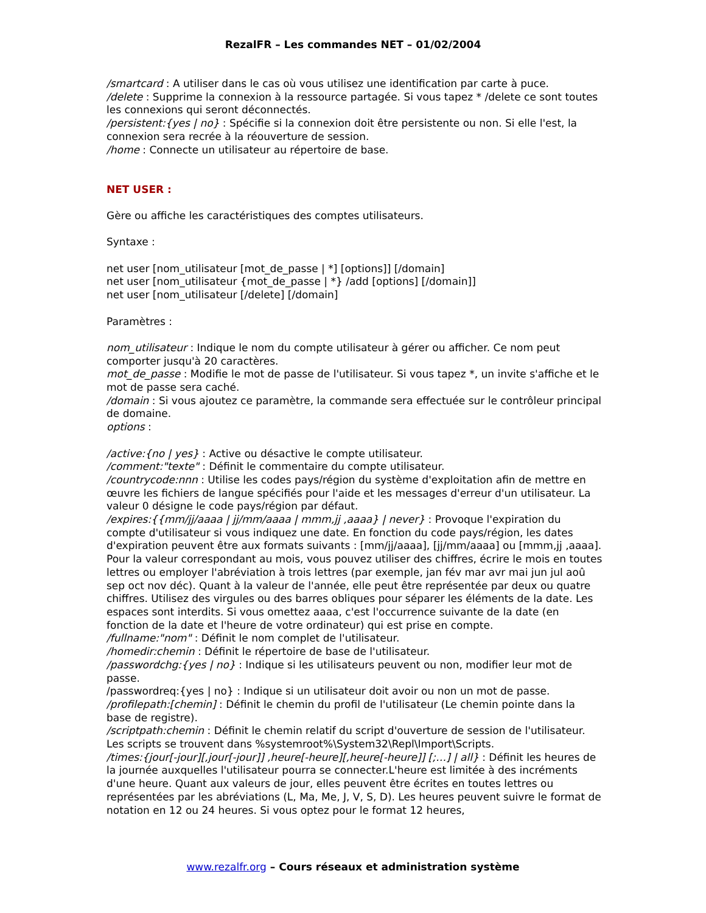RezalFR – Les commandes NET – 01/02/2004
/smartcard : A utiliser dans le cas où vous utilisez une identification par carte à puce.
/delete : Supprime la connexion à la ressource partagée. Si vous tapez * /delete ce sont toutes les connexions qui seront déconnectés.
/persistent:{yes | no} : Spécifie si la connexion doit être persistente ou non. Si elle l'est, la connexion sera recrée à la réouverture de session.
/home : Connecte un utilisateur au répertoire de base.
NET USER :
Gère ou affiche les caractéristiques des comptes utilisateurs.
Syntaxe :
net user [nom_utilisateur [mot_de_passe | *] [options]] [/domain]
net user [nom_utilisateur {mot_de_passe | *} /add [options] [/domain]]
net user [nom_utilisateur [/delete] [/domain]
Paramètres :
nom_utilisateur : Indique le nom du compte utilisateur à gérer ou afficher. Ce nom peut comporter jusqu'à 20 caractères.
mot_de_passe : Modifie le mot de passe de l'utilisateur. Si vous tapez *, un invite s'affiche et le mot de passe sera caché.
/domain : Si vous ajoutez ce paramètre, la commande sera effectuée sur le contrôleur principal de domaine.
options :
/active:{no | yes} : Active ou désactive le compte utilisateur.
/comment:"texte" : Définit le commentaire du compte utilisateur.
/countrycode:nnn : Utilise les codes pays/région du système d'exploitation afin de mettre en œuvre les fichiers de langue spécifiés pour l'aide et les messages d'erreur d'un utilisateur. La valeur 0 désigne le code pays/région par défaut.
/expires:{{mm/jj/aaaa | jj/mm/aaaa | mmm,jj ,aaaa} | never} : Provoque l'expiration du compte d'utilisateur si vous indiquez une date. En fonction du code pays/région, les dates d'expiration peuvent être aux formats suivants : [mm/jj/aaaa], [jj/mm/aaaa] ou [mmm,jj ,aaaa]. Pour la valeur correspondant au mois, vous pouvez utiliser des chiffres, écrire le mois en toutes lettres ou employer l'abréviation à trois lettres (par exemple, jan fév mar avr mai jun jul aoû sep oct nov déc). Quant à la valeur de l'année, elle peut être représentée par deux ou quatre chiffres. Utilisez des virgules ou des barres obliques pour séparer les éléments de la date. Les espaces sont interdits. Si vous omettez aaaa, c'est l'occurrence suivante de la date (en fonction de la date et l'heure de votre ordinateur) qui est prise en compte.
/fullname:"nom" : Définit le nom complet de l'utilisateur.
/homedir:chemin : Définit le répertoire de base de l'utilisateur.
/passwordchg:{yes | no} : Indique si les utilisateurs peuvent ou non, modifier leur mot de passe.
/passwordreq:{yes | no} : Indique si un utilisateur doit avoir ou non un mot de passe.
/profilepath:[chemin] : Définit le chemin du profil de l'utilisateur (Le chemin pointe dans la base de registre).
/scriptpath:chemin : Définit le chemin relatif du script d'ouverture de session de l'utilisateur. Les scripts se trouvent dans %systemroot%\System32\Repl\Import\Scripts.
/times:{jour[-jour][,jour[-jour]] ,heure[-heure][,heure[-heure]] [;…] | all} : Définit les heures de la journée auxquelles l'utilisateur pourra se connecter.L'heure est limitée à des incréments d'une heure. Quant aux valeurs de jour, elles peuvent être écrites en toutes lettres ou représentées par les abréviations (L, Ma, Me, J, V, S, D). Les heures peuvent suivre le format de notation en 12 ou 24 heures. Si vous optez pour le format 12 heures,
www.rezalfr.org – Cours réseaux et administration système